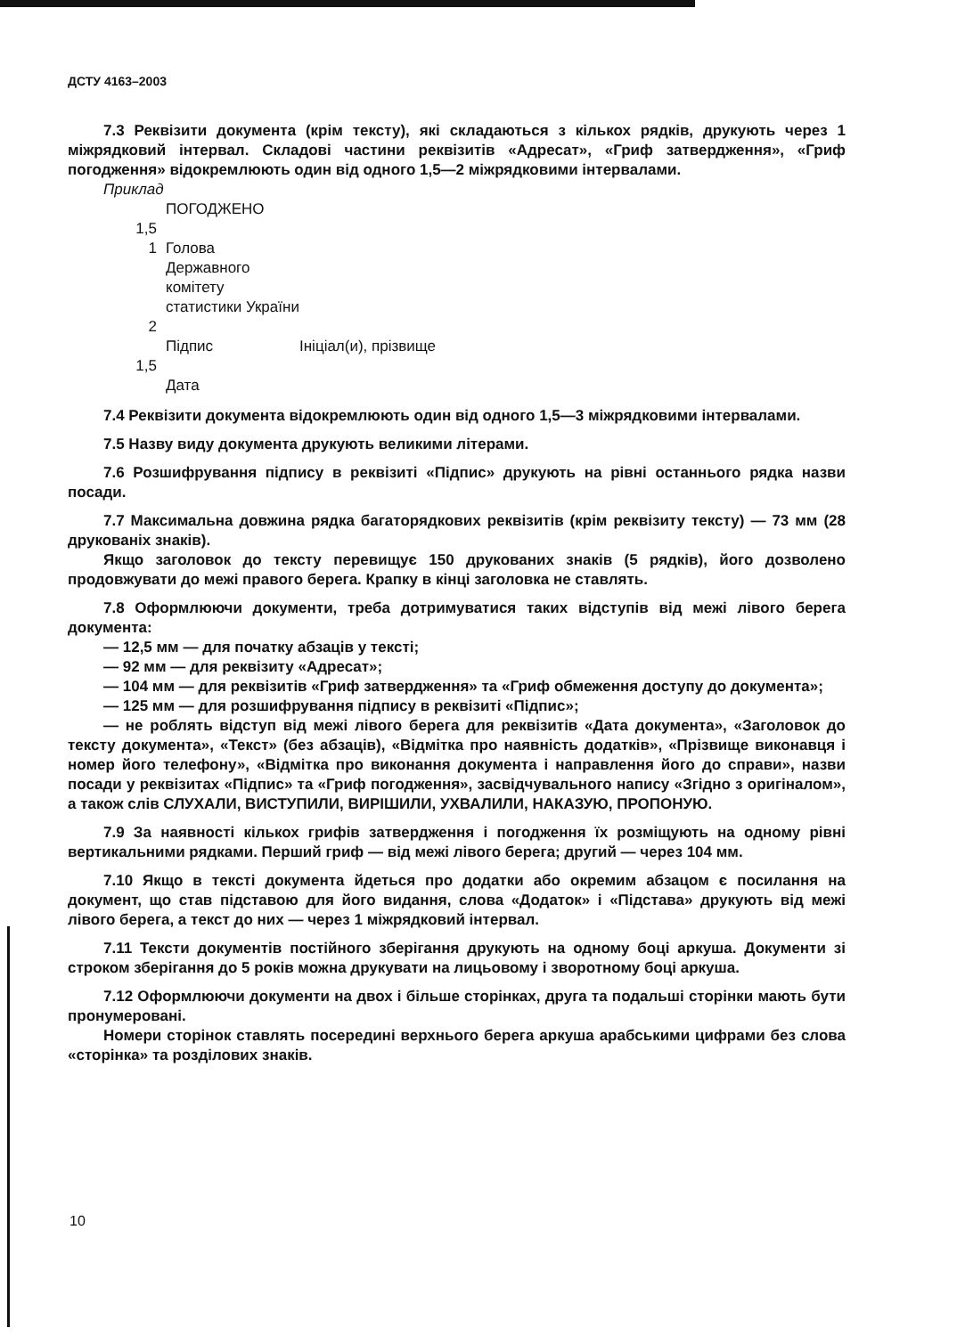ДСТУ 4163–2003
7.3 Реквізити документа (крім тексту), які складаються з кількох рядків, друкують через 1 міжрядковий інтервал. Складові частини реквізитів «Адресат», «Гриф затвердження», «Гриф погодження» відокремлюють один від одного 1,5—2 міжрядковими інтервалами.
Приклад
ПОГОДЖЕНО
1,5
1
Голова Державного комітету
статистики України
2
Підпис
Ініціал(и), прізвище
1,5
Дата
7.4 Реквізити документа відокремлюють один від одного 1,5—3 міжрядковими інтервалами.
7.5 Назву виду документа друкують великими літерами.
7.6 Розшифрування підпису в реквізиті «Підпис» друкують на рівні останнього рядка назви посади.
7.7 Максимальна довжина рядка багаторядкових реквізитів (крім реквізиту тексту) — 73 мм (28 друкованіх знаків).
Якщо заголовок до тексту перевищує 150 друкованих знаків (5 рядків), його дозволено продовжувати до межі правого берега. Крапку в кінці заголовка не ставлять.
7.8 Оформлюючи документи, треба дотримуватися таких відступів від межі лівого берега документа:
— 12,5 мм — для початку абзаців у тексті;
— 92 мм — для реквізиту «Адресат»;
— 104 мм — для реквізитів «Гриф затвердження» та «Гриф обмеження доступу до документа»;
— 125 мм — для розшифрування підпису в реквізиті «Підпис»;
— не роблять відступ від межі лівого берега для реквізитів «Дата документа», «Заголовок до тексту документа», «Текст» (без абзаців), «Відмітка про наявність додатків», «Прізвище виконавця і номер його телефону», «Відмітка про виконання документа і направлення його до справи», назви посади у реквізитах «Підпис» та «Гриф погодження», засвідчувального напису «Згідно з оригіналом», а також слів СЛУХАЛИ, ВИСТУПИЛИ, ВИРІШИЛИ, УХВАЛИЛИ, НАКАЗУЮ, ПРОПОНУЮ.
7.9 За наявності кількох грифів затвердження і погодження їх розміщують на одному рівні вертикальними рядками. Перший гриф — від межі лівого берега; другий — через 104 мм.
7.10 Якщо в тексті документа йдеться про додатки або окремим абзацом є посилання на документ, що став підставою для його видання, слова «Додаток» і «Підстава» друкують від межі лівого берега, а текст до них — через 1 міжрядковий інтервал.
7.11 Тексти документів постійного зберігання друкують на одному боці аркуша. Документи зі строком зберігання до 5 років можна друкувати на лицьовому і зворотному боці аркуша.
7.12 Оформлюючи документи на двох і більше сторінках, друга та подальші сторінки мають бути пронумеровані.
Номери сторінок ставлять посередині верхнього берега аркуша арабськими цифрами без слова «сторінка» та розділових знаків.
10